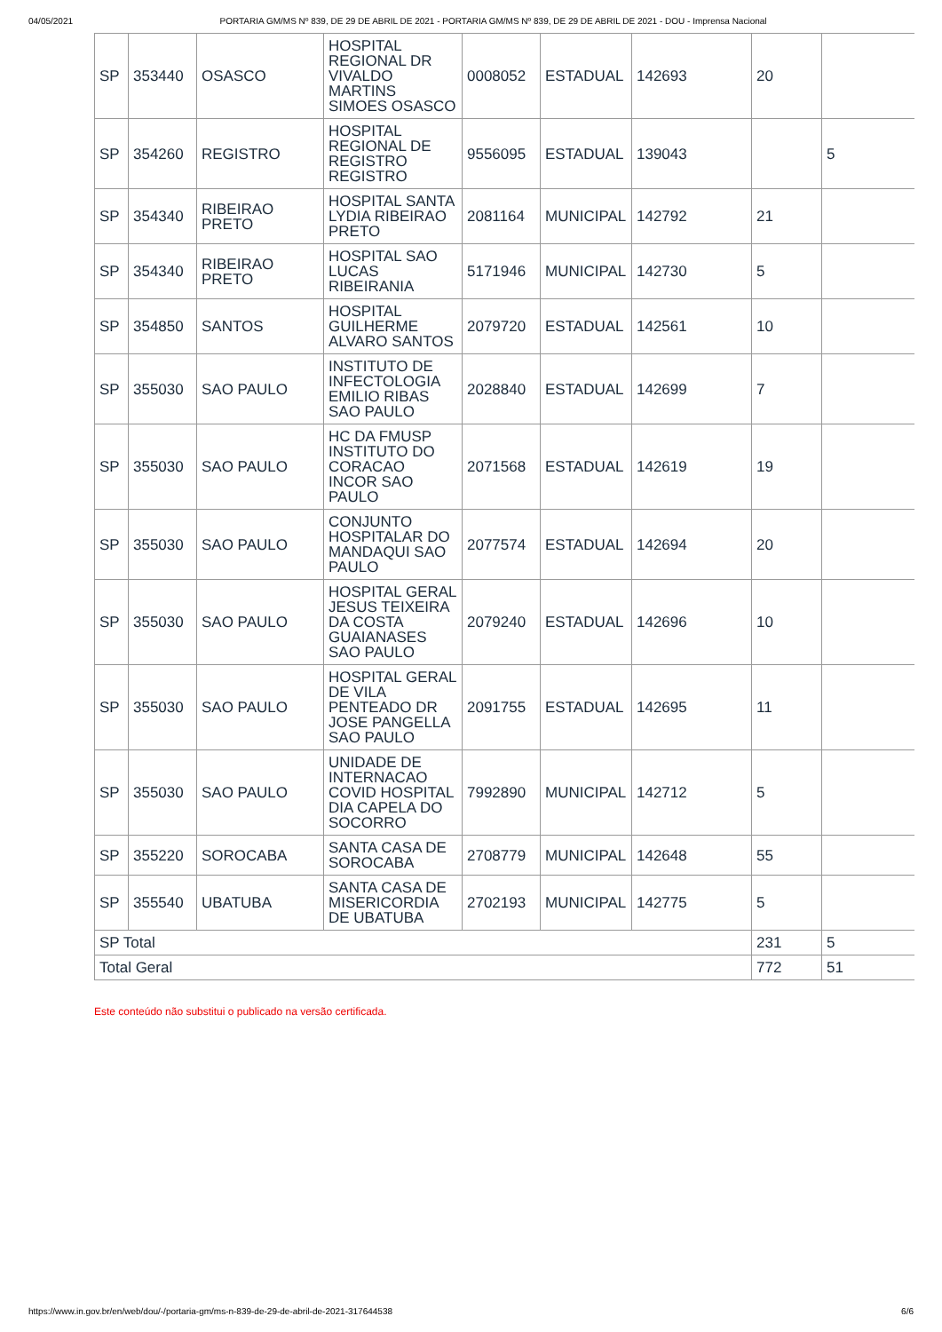04/05/2021 PORTARIA GM/MS Nº 839, DE 29 DE ABRIL DE 2021 - PORTARIA GM/MS Nº 839, DE 29 DE ABRIL DE 2021 - DOU - Imprensa Nacional
| SP | 353440 | OSASCO | HOSPITAL REGIONAL DR VIVALDO MARTINS SIMOES OSASCO | 0008052 | ESTADUAL | 142693 | 20 | |
| SP | 354260 | REGISTRO | HOSPITAL REGIONAL DE REGISTRO REGISTRO | 9556095 | ESTADUAL | 139043 | | 5 |
| SP | 354340 | RIBEIRAO PRETO | HOSPITAL SANTA LYDIA RIBEIRAO PRETO | 2081164 | MUNICIPAL | 142792 | 21 | |
| SP | 354340 | RIBEIRAO PRETO | HOSPITAL SAO LUCAS RIBEIRANIA | 5171946 | MUNICIPAL | 142730 | 5 | |
| SP | 354850 | SANTOS | HOSPITAL GUILHERME ALVARO SANTOS | 2079720 | ESTADUAL | 142561 | 10 | |
| SP | 355030 | SAO PAULO | INSTITUTO DE INFECTOLOGIA EMILIO RIBAS SAO PAULO | 2028840 | ESTADUAL | 142699 | 7 | |
| SP | 355030 | SAO PAULO | HC DA FMUSP INSTITUTO DO CORACAO INCOR SAO PAULO | 2071568 | ESTADUAL | 142619 | 19 | |
| SP | 355030 | SAO PAULO | CONJUNTO HOSPITALAR DO MANDAQUI SAO PAULO | 2077574 | ESTADUAL | 142694 | 20 | |
| SP | 355030 | SAO PAULO | HOSPITAL GERAL JESUS TEIXEIRA DA COSTA GUAIANASES SAO PAULO | 2079240 | ESTADUAL | 142696 | 10 | |
| SP | 355030 | SAO PAULO | HOSPITAL GERAL DE VILA PENTEADO DR JOSE PANGELLA SAO PAULO | 2091755 | ESTADUAL | 142695 | 11 | |
| SP | 355030 | SAO PAULO | UNIDADE DE INTERNACAO COVID HOSPITAL DIA CAPELA DO SOCORRO | 7992890 | MUNICIPAL | 142712 | 5 | |
| SP | 355220 | SOROCABA | SANTA CASA DE SOROCABA | 2708779 | MUNICIPAL | 142648 | 55 | |
| SP | 355540 | UBATUBA | SANTA CASA DE MISERICORDIA DE UBATUBA | 2702193 | MUNICIPAL | 142775 | 5 | |
| SP Total | | | | | | | 231 | 5 |
| Total Geral | | | | | | | 772 | 51 |
Este conteúdo não substitui o publicado na versão certificada.
https://www.in.gov.br/en/web/dou/-/portaria-gm/ms-n-839-de-29-de-abril-de-2021-317644538 6/6